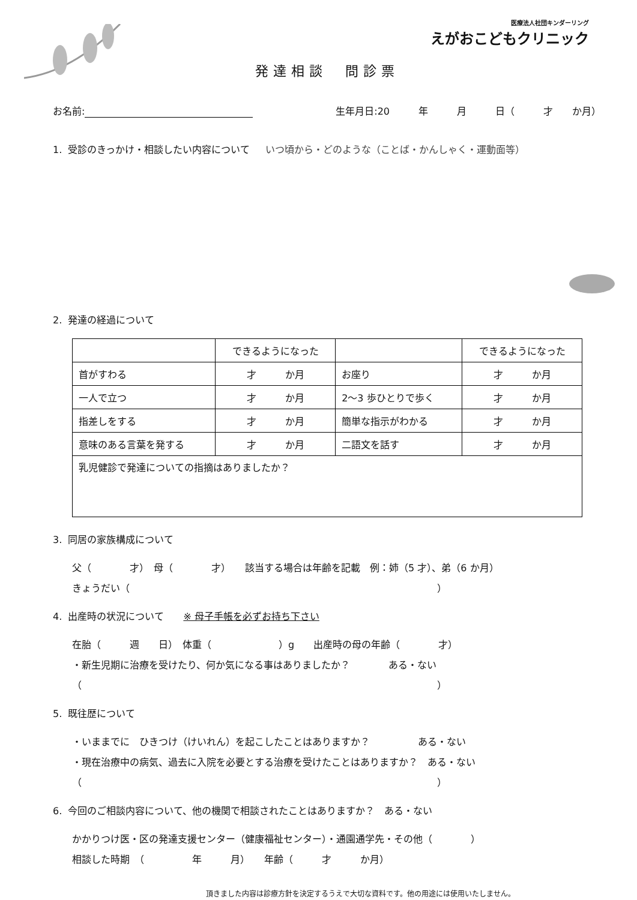医療法人社団キンダーリング
えがおこどもクリニック
発達相談　問診票
お名前: 生年月日:20　　　年　　　月　　　日（　　　才　　か月）
1. 受診のきっかけ・相談したい内容について いつ頃から・どのような（ことば・かんしゃく・運動面等）
2. 発達の経過について
| | できるようになった | | できるようになった |
| 首がすわる | 才 か月 | お座り | 才 か月 |
| 一人で立つ | 才 か月 | 2〜3 歩ひとりで歩く | 才 か月 |
| 指差しをする | 才 か月 | 簡単な指示がわかる | 才 か月 |
| 意味のある言葉を発する | 才 か月 | 二語文を話す | 才 か月 |
| 乳児健診で発達についての指摘はありましたか？ | | | |
3. 同居の家族構成について
父（　　　　才）　母（　　　　才）　　該当する場合は年齢を記載　例：姉（5 才）、弟（6 か月）
きょうだい（　　　　　　　　　　　　　　　　　　　　　　　　　　　　　　　　）
4. 出産時の状況について　　※ 母子手帳を必ずお持ち下さい
在胎（　　　週　　日）　体重（　　　　　　　）g　　出産時の母の年齢（　　　　才）
・新生児期に治療を受けたり、何か気になる事はありましたか？　　　　ある・ない
（　　　　　　　　　　　　　　　　　　　　　　　　　　　　　　　　　　　　　）
5. 既往歴について
・いままでに　ひきつけ（けいれん）を起こしたことはありますか？　　　　　ある・ない
・現在治療中の病気、過去に入院を必要とする治療を受けたことはありますか？　ある・ない
（　　　　　　　　　　　　　　　　　　　　　　　　　　　　　　　　　　　　　）
6. 今回のご相談内容について、他の機関で相談されたことはありますか？　ある・ない
かかりつけ医・区の発達支援センター（健康福祉センター）・通園通学先・その他（　　　　）
相談した時期　（　　　　　年　　　月）　　年齢（　　　才　　　か月）
頂きました内容は診療方針を決定するうえで大切な資料です。他の用途には使用いたしません。